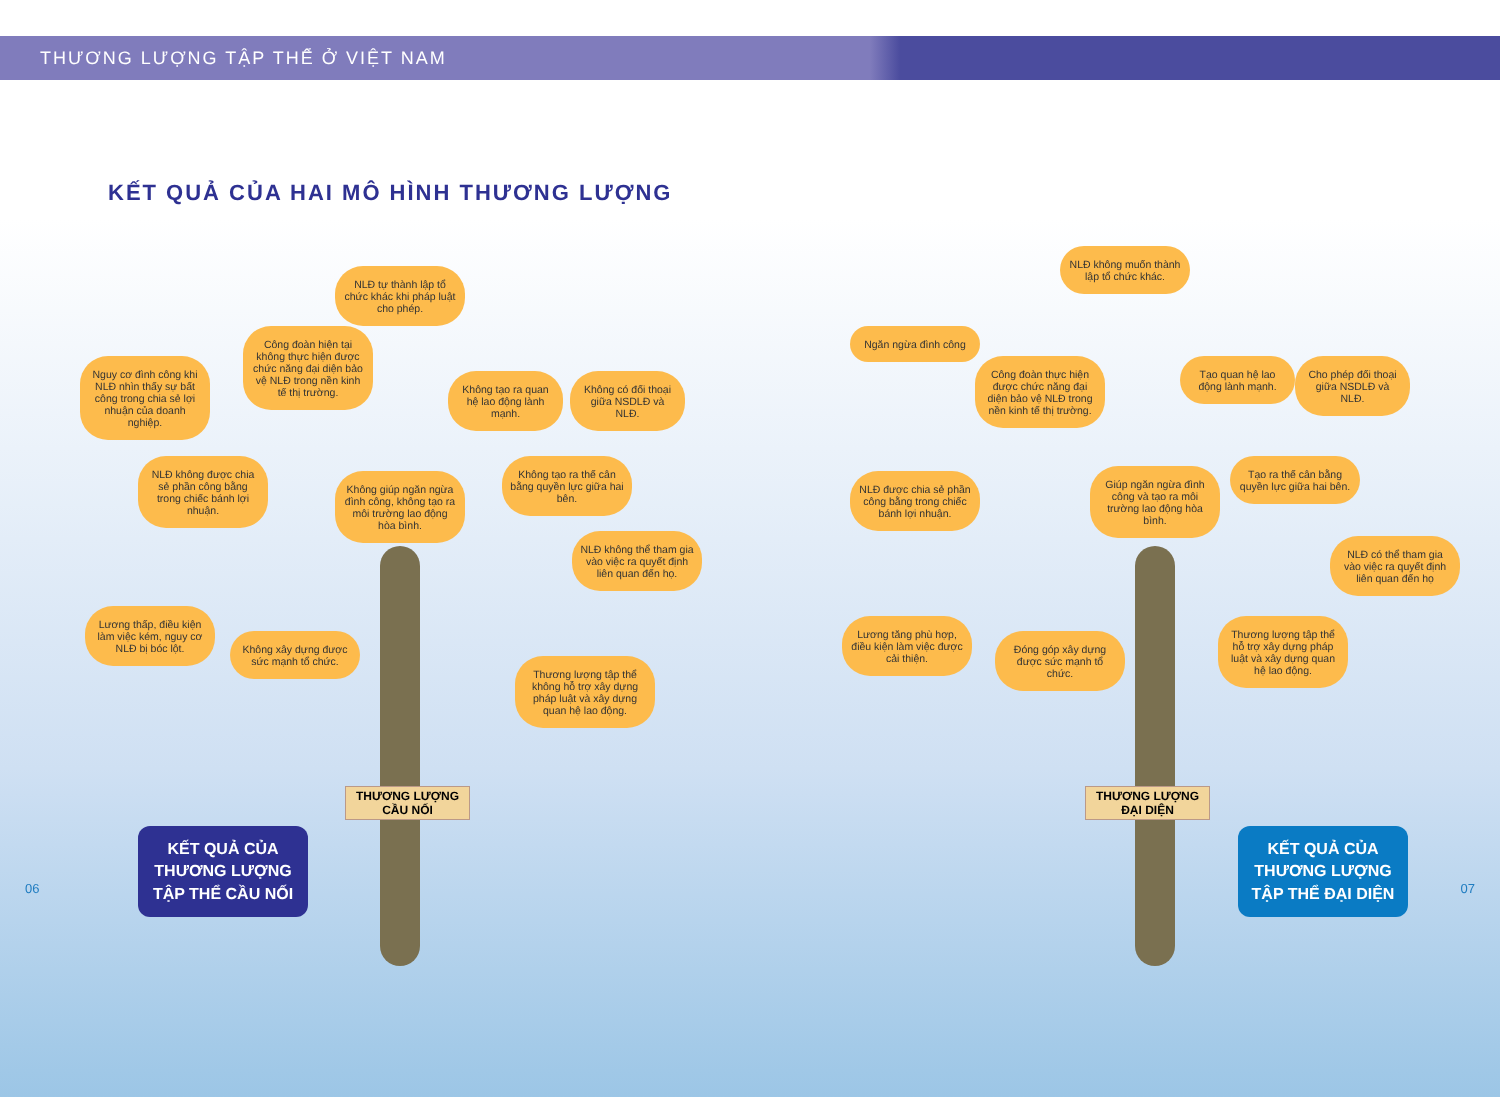THƯƠNG LƯỢNG TẬP THỂ Ở VIỆT NAM
KẾT QUẢ CỦA HAI MÔ HÌNH THƯƠNG LƯỢNG
NLĐ tự thành lập tổ chức khác khi pháp luật cho phép.
Nguy cơ đình công khi NLĐ nhìn thấy sự bất công trong chia sẻ lợi nhuận của doanh nghiệp.
Công đoàn hiện tại không thực hiện được chức năng đại diện bảo vệ NLĐ trong nền kinh tế thị trường.
Không tạo ra quan hệ lao động lành mạnh.
Không có đối thoại giữa NSDLĐ và NLĐ.
NLĐ không được chia sẻ phần công bằng trong chiếc bánh lợi nhuận.
Không giúp ngăn ngừa đình công, không tạo ra môi trường lao động hòa bình.
Không tạo ra thế cân bằng quyền lực giữa hai bên.
NLĐ không thể tham gia vào việc ra quyết định liên quan đến họ.
Lương thấp, điều kiện làm việc kém, nguy cơ NLĐ bị bóc lột.
Không xây dựng được sức mạnh tổ chức.
Thương lượng tập thể không hỗ trợ xây dựng pháp luật và xây dựng quan hệ lao động.
THƯƠNG LƯỢNG
CẦU NỐI
KẾT QUẢ CỦA THƯƠNG LƯỢNG TẬP THỂ CẦU NỐI
06
NLĐ không muốn thành lập tổ chức khác.
Ngăn ngừa đình công
Công đoàn thực hiện được chức năng đại diện bảo vệ NLĐ trong nền kinh tế thị trường.
Tạo quan hệ lao động lành mạnh.
Cho phép đối thoại giữa NSDLĐ và NLĐ.
NLĐ được chia sẻ phần công bằng trong chiếc bánh lợi nhuận.
Giúp ngăn ngừa đình công và tạo ra môi trường lao động hòa bình.
Tạo ra thế cân bằng quyền lực giữa hai bên.
NLĐ có thể tham gia vào việc ra quyết định liên quan đến họ
Lương tăng phù hợp, điều kiện làm việc được cải thiện.
Đóng góp xây dựng được sức mạnh tổ chức.
Thương lượng tập thể hỗ trợ xây dựng pháp luật và xây dựng quan hệ lao động.
THƯƠNG LƯỢNG
ĐẠI DIỆN
KẾT QUẢ CỦA THƯƠNG LƯỢNG TẬP THỂ ĐẠI DIỆN
07